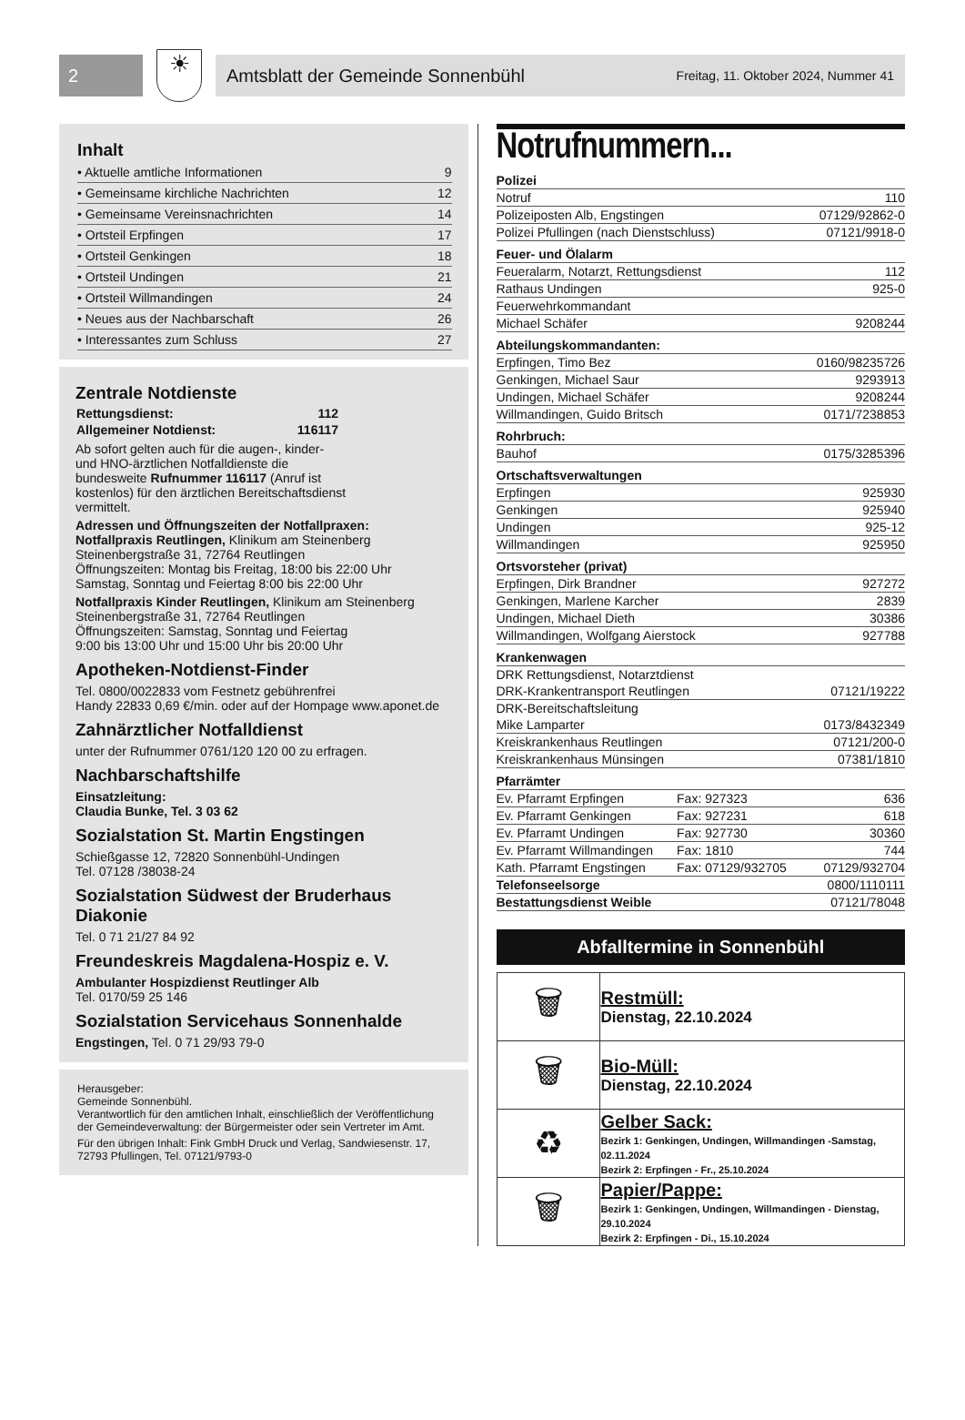2
☀
Amtsblatt der Gemeinde Sonnenbühl Freitag, 11. Oktober 2024, Nummer 41
Inhalt
| • Aktuelle amtliche Informationen | 9 |
| • Gemeinsame kirchliche Nachrichten | 12 |
| • Gemeinsame Vereinsnachrichten | 14 |
| • Ortsteil Erpfingen | 17 |
| • Ortsteil Genkingen | 18 |
| • Ortsteil Undingen | 21 |
| • Ortsteil Willmandingen | 24 |
| • Neues aus der Nachbarschaft | 26 |
| • Interessantes zum Schluss | 27 |
Zentrale Notdienste
| Rettungsdienst: | 112 |
| Allgemeiner Notdienst: | 116117 |
Ab sofort gelten auch für die augen-, kinder- und HNO-ärztlichen Notfalldienste die bundesweite Rufnummer 116117 (Anruf ist kostenlos) für den ärztlichen Bereitschaftsdienst vermittelt.
Adressen und Öffnungszeiten der Notfallpraxen:
Notfallpraxis Reutlingen, Klinikum am Steinenberg
Steinenbergstraße 31, 72764 Reutlingen
Öffnungszeiten: Montag bis Freitag, 18:00 bis 22:00 Uhr
Samstag, Sonntag und Feiertag 8:00 bis 22:00 Uhr
Notfallpraxis Kinder Reutlingen, Klinikum am Steinenberg
Steinenbergstraße 31, 72764 Reutlingen
Öffnungszeiten: Samstag, Sonntag und Feiertag
9:00 bis 13:00 Uhr und 15:00 Uhr bis 20:00 Uhr
Apotheken-Notdienst-Finder
Tel. 0800/0022833 vom Festnetz gebührenfrei
Handy 22833 0,69 €/min. oder auf der Hompage www.aponet.de
Zahnärztlicher Notfalldienst
unter der Rufnummer 0761/120 120 00 zu erfragen.
Nachbarschaftshilfe
Einsatzleitung:
Claudia Bunke, Tel. 3 03 62
Sozialstation St. Martin Engstingen
Schießgasse 12, 72820 Sonnenbühl-Undingen
Tel. 07128 /38038-24
Sozialstation Südwest der Bruderhaus Diakonie
Tel. 0 71 21/27 84 92
Freundeskreis Magdalena-Hospiz e. V.
Ambulanter Hospizdienst Reutlinger Alb
Tel. 0170/59 25 146
Sozialstation Servicehaus Sonnenhalde
Engstingen, Tel. 0 71 29/93 79-0
Herausgeber:
Gemeinde Sonnenbühl.
Verantwortlich für den amtlichen Inhalt, einschließlich der Veröffentlichung der Gemeindeverwaltung: der Bürgermeister oder sein Vertreter im Amt.
Für den übrigen Inhalt: Fink GmbH Druck und Verlag, Sandwiesenstr. 17, 72793 Pfullingen, Tel. 07121/9793-0
Notrufnummern...
| Polizei | | |
| Notruf | | 110 |
| Polizeiposten Alb, Engstingen | | 07129/92862-0 |
| Polizei Pfullingen (nach Dienstschluss) | | 07121/9918-0 |
| Feuer- und Ölalarm | | |
| Feueralarm, Notarzt, Rettungsdienst | | 112 |
| Rathaus Undingen | | 925-0 |
| Feuerwehrkommandant | | |
| Michael Schäfer | | 9208244 |
| Abteilungskommandanten: | | |
| Erpfingen, Timo Bez | | 0160/98235726 |
| Genkingen, Michael Saur | | 9293913 |
| Undingen, Michael Schäfer | | 9208244 |
| Willmandingen, Guido Britsch | | 0171/7238853 |
| Rohrbruch: | | |
| Bauhof | | 0175/3285396 |
| Ortschaftsverwaltungen | | |
| Erpfingen | | 925930 |
| Genkingen | | 925940 |
| Undingen | | 925-12 |
| Willmandingen | | 925950 |
| Ortsvorsteher (privat) | | |
| Erpfingen, Dirk Brandner | | 927272 |
| Genkingen, Marlene Karcher | | 2839 |
| Undingen, Michael Dieth | | 30386 |
| Willmandingen, Wolfgang Aierstock | | 927788 |
| Krankenwagen | | |
| DRK Rettungsdienst, Notarztdienst | | |
| DRK-Krankentransport Reutlingen | | 07121/19222 |
| DRK-Bereitschaftsleitung | | |
| Mike Lamparter | | 0173/8432349 |
| Kreiskrankenhaus Reutlingen | | 07121/200-0 |
| Kreiskrankenhaus Münsingen | | 07381/1810 |
| Pfarrämter | | |
| Ev. Pfarramt Erpfingen | Fax: 927323 | 636 |
| Ev. Pfarramt Genkingen | Fax: 927231 | 618 |
| Ev. Pfarramt Undingen | Fax: 927730 | 30360 |
| Ev. Pfarramt Willmandingen | Fax: 1810 | 744 |
| Kath. Pfarramt Engstingen | Fax: 07129/932705 | 07129/932704 |
| Telefonseelsorge | | 0800/1110111 |
| Bestattungsdienst Weible | | 07121/78048 |
Abfalltermine in Sonnenbühl
| 🗑 | Restmüll: Dienstag, 22.10.2024 |
| 🗑 | Bio-Müll: Dienstag, 22.10.2024 |
| ♻ | Gelber Sack: Bezirk 1: Genkingen, Undingen, Willmandingen -Samstag, 02.11.2024 Bezirk 2: Erpfingen - Fr., 25.10.2024 |
| 🗑 | Papier/Pappe: Bezirk 1: Genkingen, Undingen, Willmandingen - Dienstag, 29.10.2024 Bezirk 2: Erpfingen - Di., 15.10.2024 |